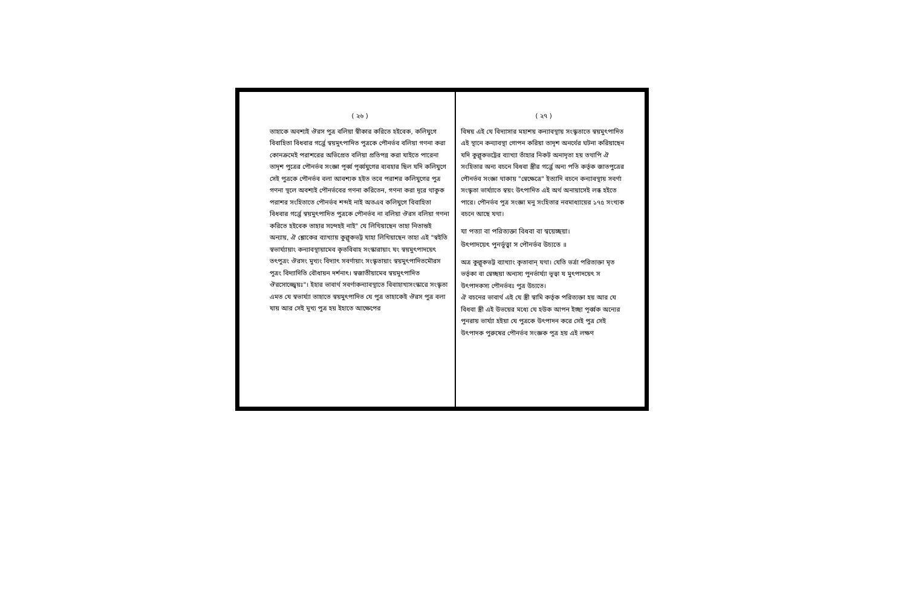( ২৬ )
তাহাকে অবশ্যই ঔরস পুত্র বলিয়া স্বীকার করিতে হইবেক, কলিযুগে বিবাহিতা বিধবার গর্ব্ভে স্বয়মুৎপাদিত পুত্রকে পৌনর্ভব বলিয়া গণনা করা কোনক্রমেই পরাশরের অভিপ্রেত বলিয়া প্রতিপন্ন করা যাইতে পারেনা তাদৃশ পুত্রের পৌনর্ভব সংজ্ঞা পূর্ব্ব পূর্ব্বযুগের ব্যবহার ছিল যদি কলিযুগে সেই পুত্রকে পৌনর্ভব বলা আবশ্যক হইত তবে পরাশর কলিযুগের পুত্র গণনা স্থলে অবশ্যই পৌনর্ভবের গণনা করিতেন, গণনা করা দূরে থাকুক পরাশর সংহিতাতে পৌনর্ভব শব্দই নাই অতএব কলিযুগে বিবাহিতা বিধবার গর্ব্ভে স্বয়মুৎপাদিত পুত্রকে পৌনর্ভব না বলিয়া ঔরস বলিয়া গণনা করিতে হইবেক তাহার সন্দেহই নাই" যে লিখিয়াছেন তাহা নিতান্তই অন্যায়, ঐ শ্লোকের ব্যাখ্যায় কুল্লূকভট্ট যাহা লিখিয়াছেন তাহা এই "স্বইতি স্বভার্য্যায়াং কন্যাবস্থায়ামেব কৃতবিবাহ সংস্কারায়াং যং স্বয়মুৎপাদয়েৎ তৎপুত্রং ঔরসং মুখ্যং বিদ্যাৎ সবর্ণায়াং সংস্কৃতায়াং স্বয়মুৎপাদিতমৌরস পুত্রং বিদ্যাদিতি বৌধায়ন দর্শনাৎ। স্বজাতীয়ামেব স্বয়মুৎপাদিত ঔরসোজ্জ্বেয়ঃ"। ইহার ভাবার্থ সবর্ণাকন্যাবস্থাতে বিবাহাখ্যসংস্কারে সংস্কৃতা এমত যে স্বভার্য্যা তাহাতে স্বয়মুৎপাদিত যে পুত্র তাহাকেই ঔরস পুত্র বলা যায় আর সেই মুখ্য পুত্র হয় ইহাতে আক্ষেপের
( ২৭ )
বিষয় এই যে বিদ্যাসার মহাশয় কন্যাবস্থায় সংস্কৃতাতে স্বয়মুৎপাদিত এই স্থানে কন্যাবস্থা গোপন করিয়া তাদৃশ অনর্থের ঘটনা করিয়াছেন যদি কুল্লূকভট্টের ব্যাখ্যা তাঁহার নিকট অনাদৃতা হয় তথাপি ঐ সংহিতার অন্য বচনে বিধবা স্ত্রীর গর্ব্ভে অন্য পতি কর্তৃক জাতপুত্রের পৌনর্ভব সংজ্ঞা থাকায় "স্বেক্ষেত্রে" ইত্যাদি বচনে কন্যাবস্থায় সবর্ণা সংস্কৃতা ভার্য্যাতে স্বয়ং উৎপাদিত এই অর্থ অনায়াসেই লব্ধ হইতে পারে। পৌনর্ভব পুত্র সংজ্ঞা মনু সংহিতার নবমাধ্যায়ের ১৭৫ সংখ্যক বচনে আছে যথা।
যা পত্যা বা পরিত্যক্তা বিধবা বা স্বয়েচ্ছয়া।
উৎপাদয়েৎ পুনর্ভূত্বা স পৌনর্ভব উচ্যতে ॥
অত্র কুল্লূকভট্ট ব্যাখ্যাং কৃতাবান্ যথা। যেতি ভর্ত্রা পরিত্যক্তা মৃত ভর্তৃকা বা স্বেচ্ছয়া অন্যস্য পুনর্ভার্য্যা ভূত্বা য মুৎপাদয়েৎ স উৎপাদকস্য পৌনর্ভবঃ পুত্র উচ্যতে।
ঐ বচনের ভাবার্থ এই যে স্ত্রী স্বামি কর্তৃক পরিত্যক্তা হয় আর যে বিধবা স্ত্রী এই উভয়ের মধ্যে যে হউক আপন ইচ্ছা পূর্ব্বক অন্যের পুনরায় ভার্য্যা হইয়া যে পুত্রকে উৎপাদন করে সেই পুত্র সেই উৎপাদক পুরুষের পৌনর্ভব সংজ্ঞক পুত্র হয় এই লক্ষণ